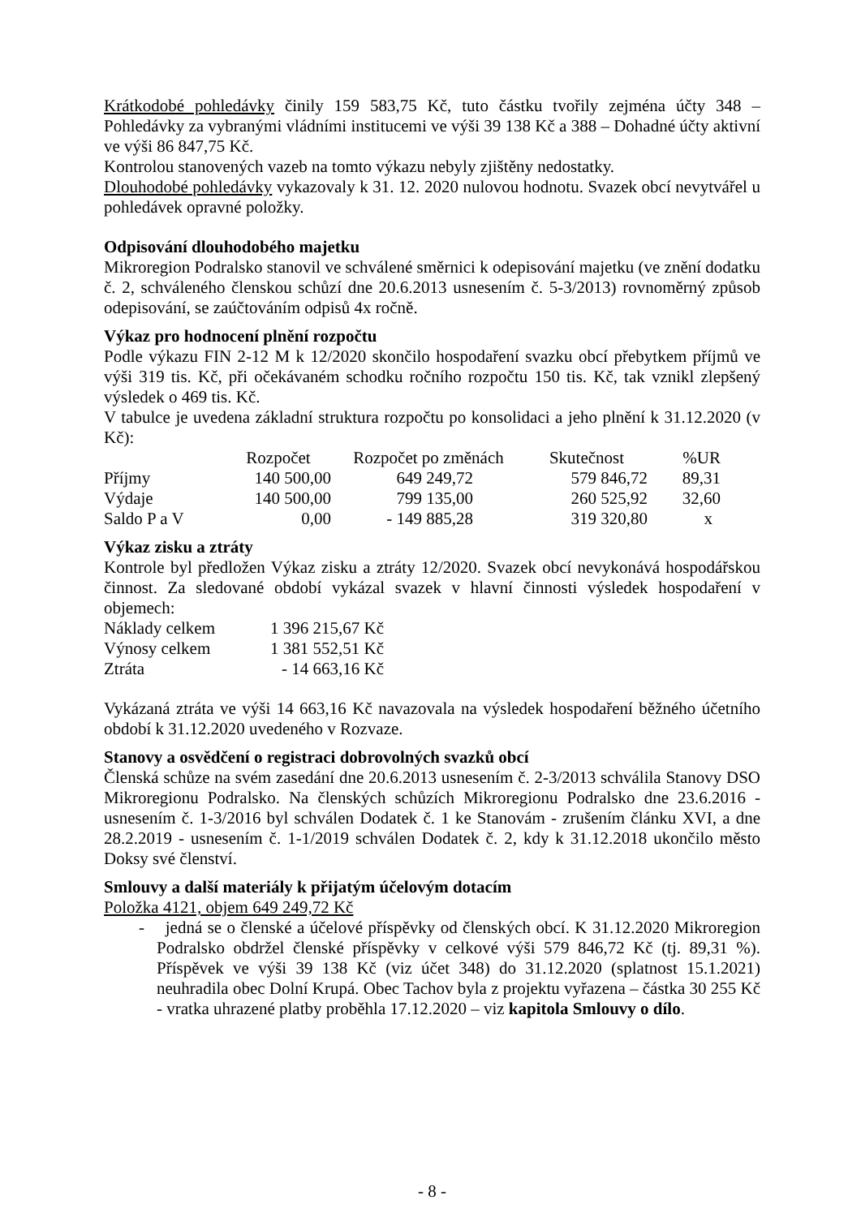Krátkodobé pohledávky činily 159 583,75 Kč, tuto částku tvořily zejména účty 348 – Pohledávky za vybranými vládními institucemi ve výši 39 138 Kč a 388 – Dohadné účty aktivní ve výši 86 847,75 Kč.
Kontrolou stanovených vazeb na tomto výkazu nebyly zjištěny nedostatky.
Dlouhodobé pohledávky vykazovaly k 31. 12. 2020 nulovou hodnotu. Svazek obcí nevytvářel u pohledávek opravné položky.
Odpisování dlouhodobého majetku
Mikroregion Podralsko stanovil ve schválené směrnici k odepisování majetku (ve znění dodatku č. 2, schváleného členskou schůzí dne 20.6.2013 usnesením č. 5-3/2013) rovnoměrný způsob odepisování, se zaúčtováním odpisů 4x ročně.
Výkaz pro hodnocení plnění rozpočtu
Podle výkazu FIN 2-12 M k 12/2020 skončilo hospodaření svazku obcí přebytkem příjmů ve výši 319 tis. Kč, při očekávaném schodku ročního rozpočtu 150 tis. Kč, tak vznikl zlepšený výsledek o 469 tis. Kč.
V tabulce je uvedena základní struktura rozpočtu po konsolidaci a jeho plnění k 31.12.2020 (v Kč):
| | Rozpočet | Rozpočet po změnách | Skutečnost | %UR |
| --- | --- | --- | --- | --- |
| Příjmy | 140 500,00 | 649 249,72 | 579 846,72 | 89,31 |
| Výdaje | 140 500,00 | 799 135,00 | 260 525,92 | 32,60 |
| Saldo P a V | 0,00 | - 149 885,28 | 319 320,80 | x |
Výkaz zisku a ztráty
Kontrole byl předložen Výkaz zisku a ztráty 12/2020. Svazek obcí nevykonává hospodářskou činnost. Za sledované období vykázal svazek v hlavní činnosti výsledek hospodaření v objemech:
| Náklady celkem | 1 396 215,67 Kč |
| Výnosy celkem | 1 381 552,51 Kč |
| Ztráta | - 14 663,16 Kč |
Vykázaná ztráta ve výši 14 663,16 Kč navazovala na výsledek hospodaření běžného účetního období k 31.12.2020 uvedeného v Rozvaze.
Stanovy a osvědčení o registraci dobrovolných svazků obcí
Členská schůze na svém zasedání dne 20.6.2013 usnesením č. 2-3/2013 schválila Stanovy DSO Mikroregionu Podralsko. Na členských schůzích Mikroregionu Podralsko dne 23.6.2016 - usnesením č. 1-3/2016 byl schválen Dodatek č. 1 ke Stanovám - zrušením článku XVI, a dne 28.2.2019 - usnesením č. 1-1/2019 schválen Dodatek č. 2, kdy k 31.12.2018 ukončilo město Doksy své členství.
Smlouvy a další materiály k přijatým účelovým dotacím
Položka 4121, objem 649 249,72 Kč
- jedná se o členské a účelové příspěvky od členských obcí. K 31.12.2020 Mikroregion Podralsko obdržel členské příspěvky v celkové výši 579 846,72 Kč (tj. 89,31 %). Příspěvek ve výši 39 138 Kč (viz účet 348) do 31.12.2020 (splatnost 15.1.2021) neuhradila obec Dolní Krupá. Obec Tachov byla z projektu vyřazena – částka 30 255 Kč - vratka uhrazené platby proběhla 17.12.2020 – viz kapitola Smlouvy o dílo.
- 8 -